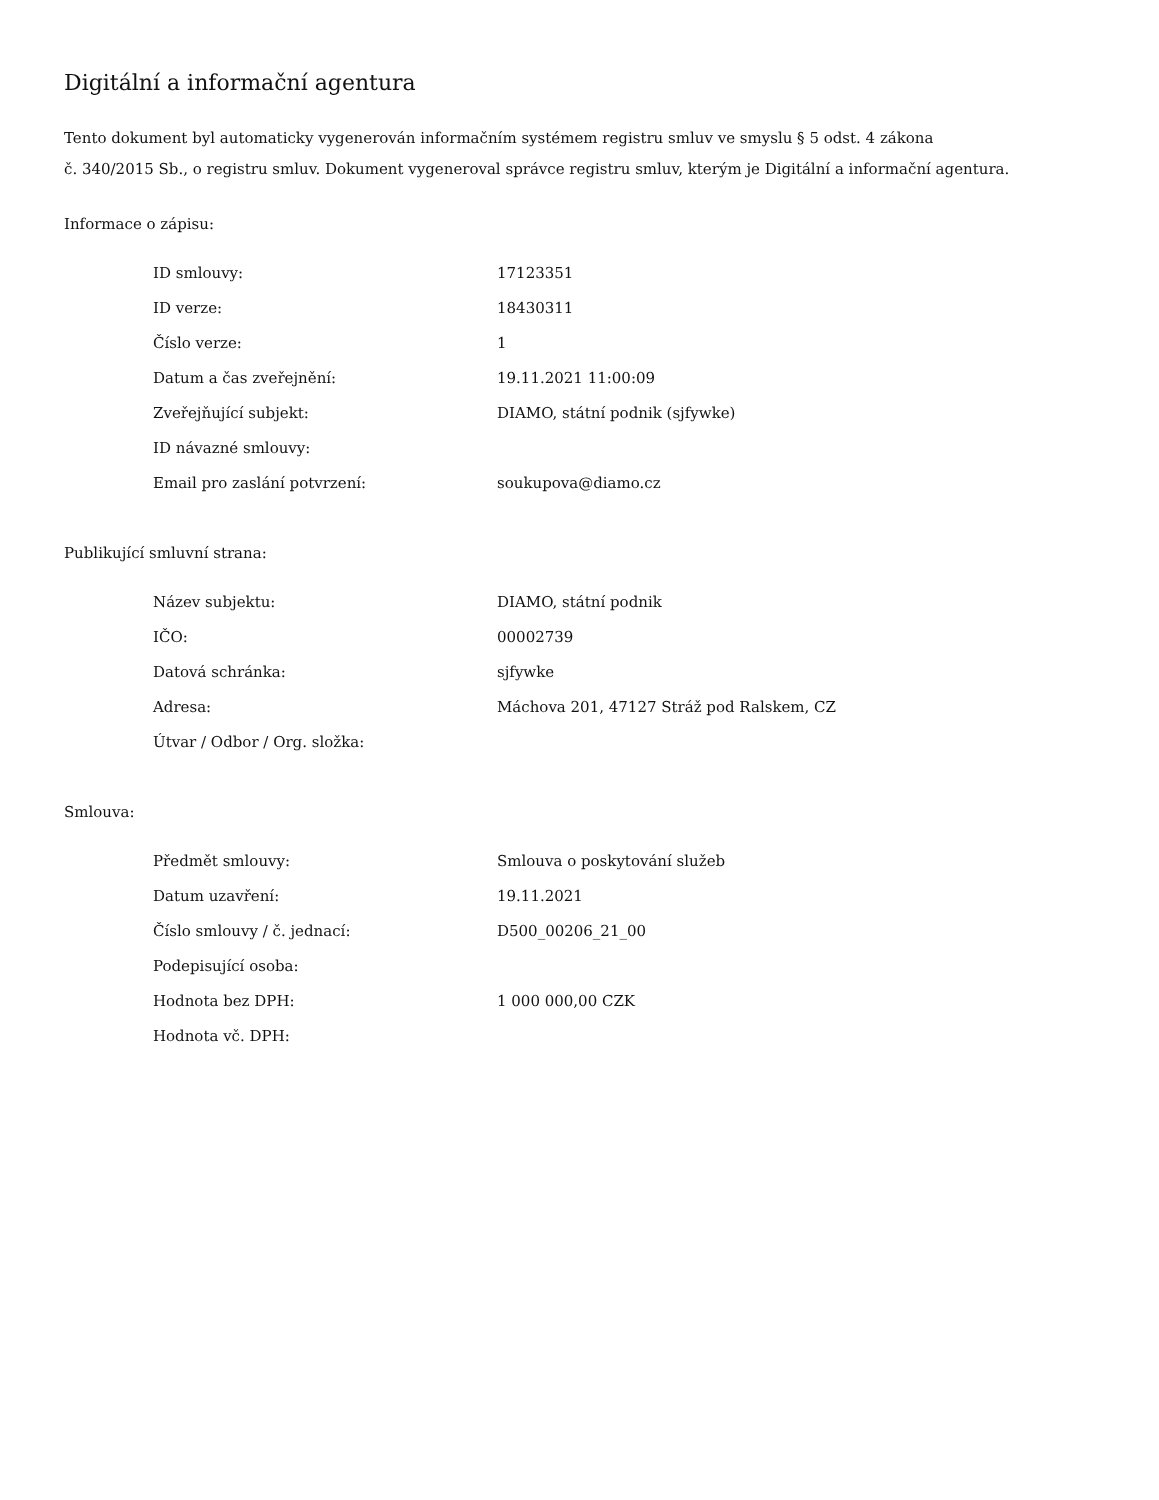Digitální a informační agentura
Tento dokument byl automaticky vygenerován informačním systémem registru smluv ve smyslu § 5 odst. 4 zákona
č. 340/2015 Sb., o registru smluv. Dokument vygeneroval správce registru smluv, kterým je Digitální a informační agentura.
Informace o zápisu:
| ID smlouvy: | 17123351 |
| ID verze: | 18430311 |
| Číslo verze: | 1 |
| Datum a čas zveřejnění: | 19.11.2021 11:00:09 |
| Zveřejňující subjekt: | DIAMO, státní podnik (sjfywke) |
| ID návazné smlouvy: | |
| Email pro zaslání potvrzení: | soukupova@diamo.cz |
Publikující smluvní strana:
| Název subjektu: | DIAMO, státní podnik |
| IČO: | 00002739 |
| Datová schránka: | sjfywke |
| Adresa: | Máchova 201, 47127 Stráž pod Ralskem, CZ |
| Útvar / Odbor / Org. složka: | |
Smlouva:
| Předmět smlouvy: | Smlouva o poskytování služeb |
| Datum uzavření: | 19.11.2021 |
| Číslo smlouvy / č. jednací: | D500_00206_21_00 |
| Podepisující osoba: | |
| Hodnota bez DPH: | 1 000 000,00 CZK |
| Hodnota vč. DPH: | |